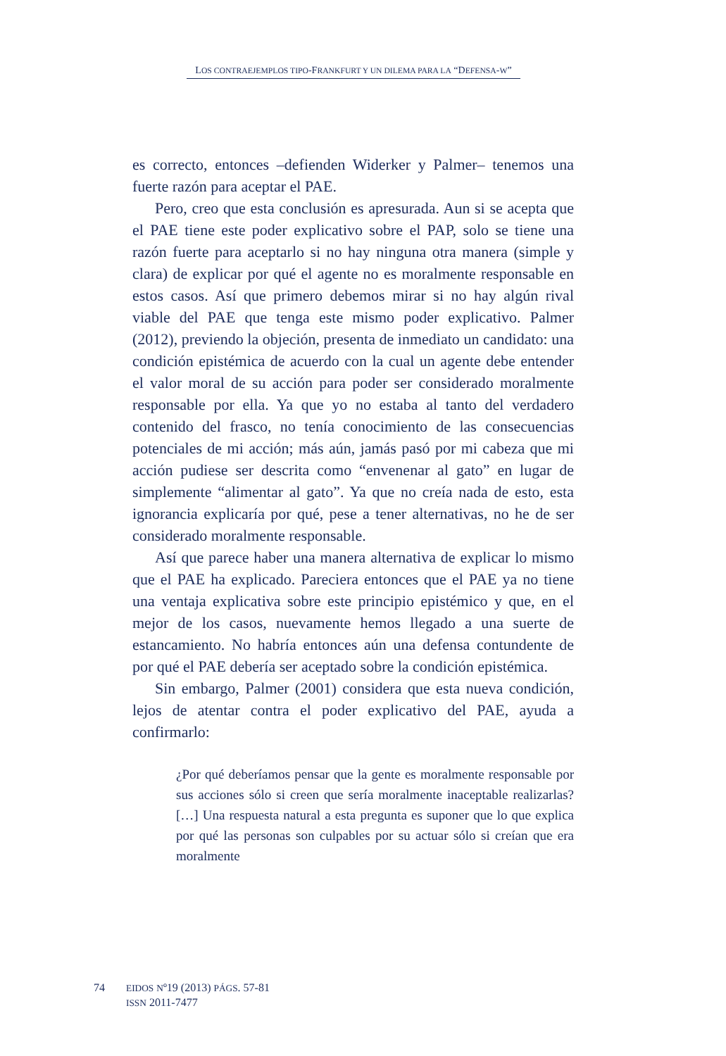LOS CONTRAEJEMPLOS TIPO-FRANKFURT Y UN DILEMA PARA LA “DEFENSA-W”
es correcto, entonces –defienden Widerker y Palmer– tenemos una fuerte razón para aceptar el PAE.
Pero, creo que esta conclusión es apresurada. Aun si se acepta que el PAE tiene este poder explicativo sobre el PAP, solo se tiene una razón fuerte para aceptarlo si no hay ninguna otra manera (simple y clara) de explicar por qué el agente no es moralmente responsable en estos casos. Así que primero debemos mirar si no hay algún rival viable del PAE que tenga este mismo poder explicativo. Palmer (2012), previendo la objeción, presenta de inmediato un candidato: una condición epistémica de acuerdo con la cual un agente debe entender el valor moral de su acción para poder ser considerado moralmente responsable por ella. Ya que yo no estaba al tanto del verdadero contenido del frasco, no tenía conocimiento de las consecuencias potenciales de mi acción; más aún, jamás pasó por mi cabeza que mi acción pudiese ser descrita como “envenenar al gato” en lugar de simplemente “alimentar al gato”. Ya que no creía nada de esto, esta ignorancia explicaría por qué, pese a tener alternativas, no he de ser considerado moralmente responsable.
Así que parece haber una manera alternativa de explicar lo mismo que el PAE ha explicado. Pareciera entonces que el PAE ya no tiene una ventaja explicativa sobre este principio epistémico y que, en el mejor de los casos, nuevamente hemos llegado a una suerte de estancamiento. No habría entonces aún una defensa contundente de por qué el PAE debería ser aceptado sobre la condición epistémica.
Sin embargo, Palmer (2001) considera que esta nueva condición, lejos de atentar contra el poder explicativo del PAE, ayuda a confirmarlo:
¿Por qué deberíamos pensar que la gente es moralmente responsable por sus acciones sólo si creen que sería moralmente inaceptable realizarlas? […] Una respuesta natural a esta pregunta es suponer que lo que explica por qué las personas son culpables por su actuar sólo si creían que era moralmente
74 EIDOS Nº19 (2013) PÁGS. 57-81
ISSN 2011-7477